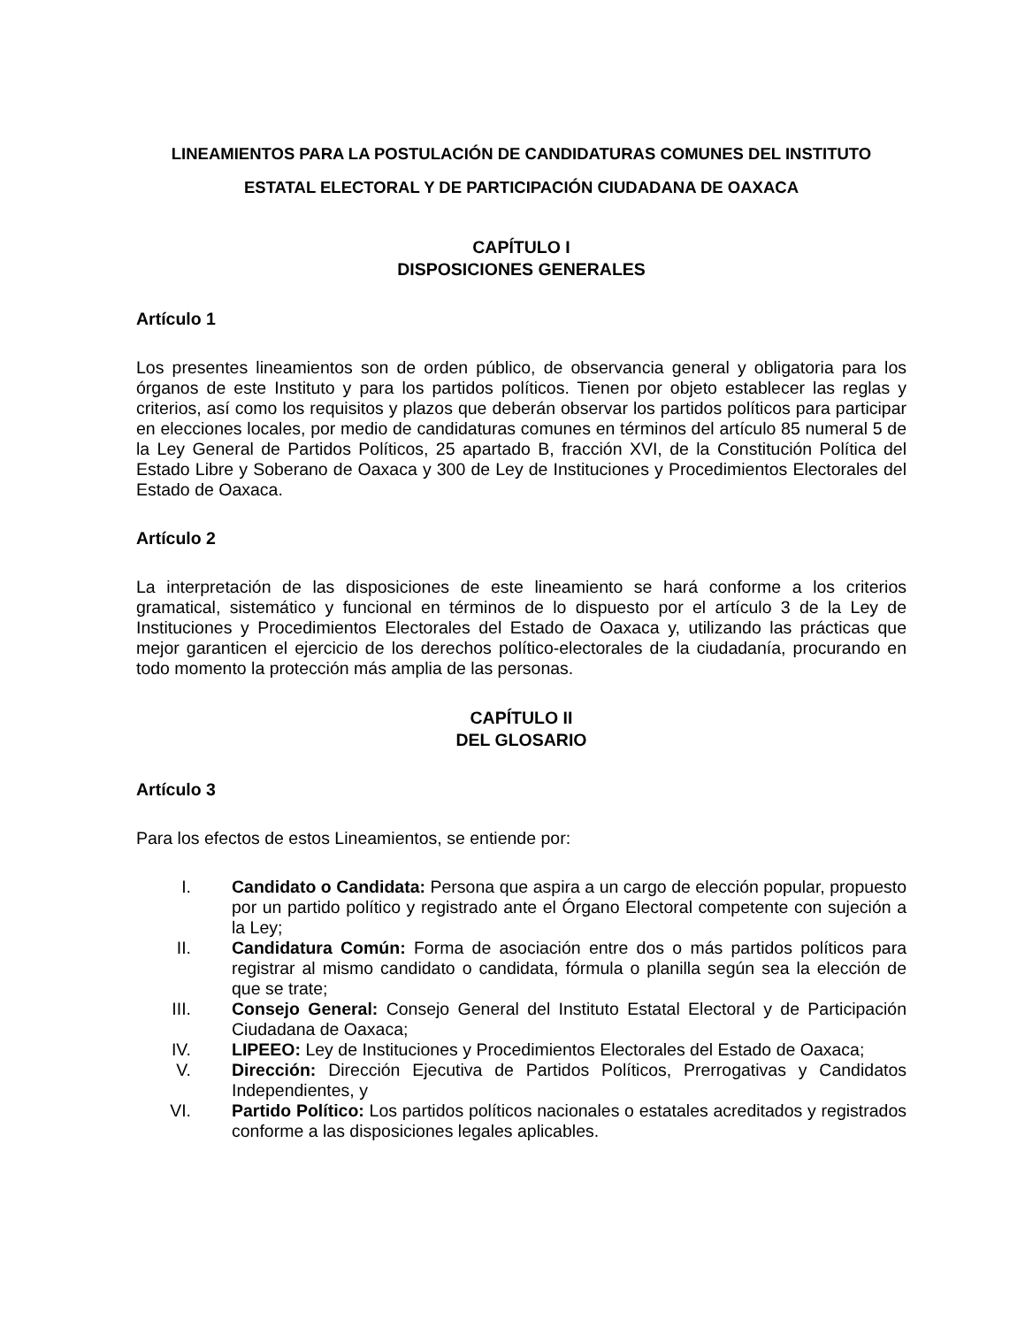LINEAMIENTOS PARA LA POSTULACIÓN DE CANDIDATURAS COMUNES DEL INSTITUTO ESTATAL ELECTORAL Y DE PARTICIPACIÓN CIUDADANA DE OAXACA
CAPÍTULO I
DISPOSICIONES GENERALES
Artículo 1
Los presentes lineamientos son de orden público, de observancia general y obligatoria para los órganos de este Instituto y para los partidos políticos. Tienen por objeto establecer las reglas y criterios, así como los requisitos y plazos que deberán observar los partidos políticos para participar en elecciones locales, por medio de candidaturas comunes en términos del artículo 85 numeral 5 de la Ley General de Partidos Políticos, 25 apartado B, fracción XVI, de la Constitución Política del Estado Libre y Soberano de Oaxaca y 300 de Ley de Instituciones y Procedimientos Electorales del Estado de Oaxaca.
Artículo 2
La interpretación de las disposiciones de este lineamiento se hará conforme a los criterios gramatical, sistemático y funcional en términos de lo dispuesto por el artículo 3 de la Ley de Instituciones y Procedimientos Electorales del Estado de Oaxaca y, utilizando las prácticas que mejor garanticen el ejercicio de los derechos político-electorales de la ciudadanía, procurando en todo momento la protección más amplia de las personas.
CAPÍTULO II
DEL GLOSARIO
Artículo 3
Para los efectos de estos Lineamientos, se entiende por:
I. Candidato o Candidata: Persona que aspira a un cargo de elección popular, propuesto por un partido político y registrado ante el Órgano Electoral competente con sujeción a la Ley;
II. Candidatura Común: Forma de asociación entre dos o más partidos políticos para registrar al mismo candidato o candidata, fórmula o planilla según sea la elección de que se trate;
III. Consejo General: Consejo General del Instituto Estatal Electoral y de Participación Ciudadana de Oaxaca;
IV. LIPEEO: Ley de Instituciones y Procedimientos Electorales del Estado de Oaxaca;
V. Dirección: Dirección Ejecutiva de Partidos Políticos, Prerrogativas y Candidatos Independientes, y
VI. Partido Político: Los partidos políticos nacionales o estatales acreditados y registrados conforme a las disposiciones legales aplicables.